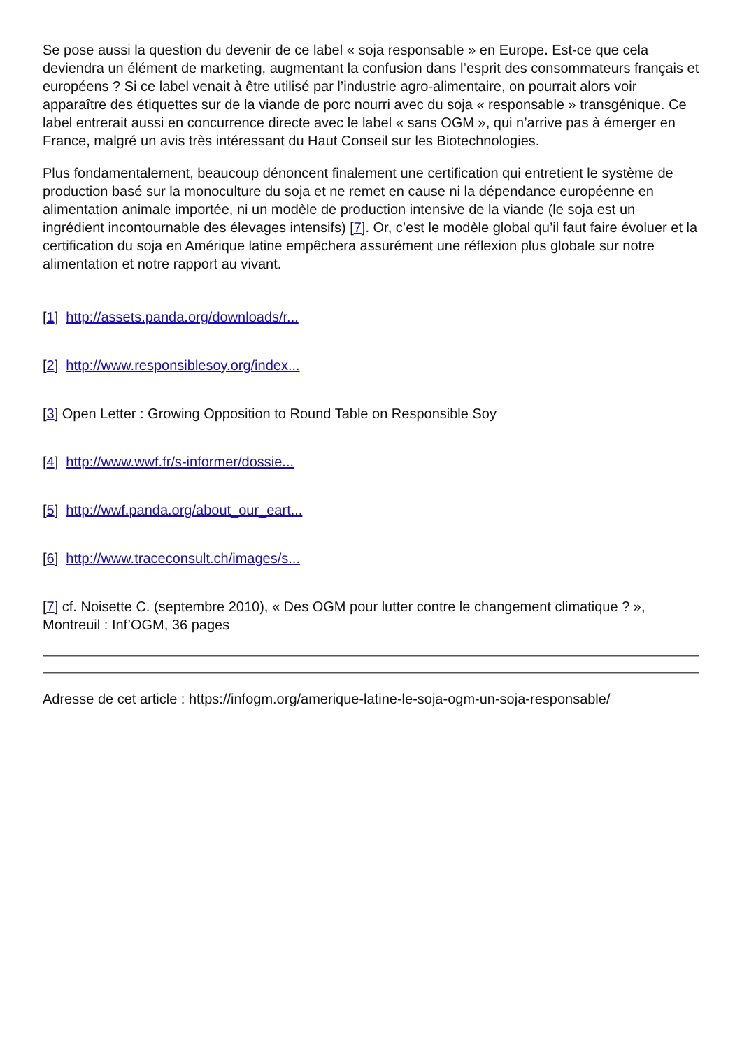Se pose aussi la question du devenir de ce label « soja responsable » en Europe. Est-ce que cela deviendra un élément de marketing, augmentant la confusion dans l’esprit des consommateurs français et européens ? Si ce label venait à être utilisé par l’industrie agro-alimentaire, on pourrait alors voir apparaître des étiquettes sur de la viande de porc nourri avec du soja « responsable » transgénique. Ce label entrerait aussi en concurrence directe avec le label « sans OGM », qui n’arrive pas à émerger en France, malgré un avis très intéressant du Haut Conseil sur les Biotechnologies.
Plus fondamentalement, beaucoup dénoncent finalement une certification qui entretient le système de production basé sur la monoculture du soja et ne remet en cause ni la dépendance européenne en alimentation animale importée, ni un modèle de production intensive de la viande (le soja est un ingrédient incontournable des élevages intensifs) [7]. Or, c’est le modèle global qu’il faut faire évoluer et la certification du soja en Amérique latine empêchera assurément une réflexion plus globale sur notre alimentation et notre rapport au vivant.
[1] http://assets.panda.org/downloads/r...
[2] http://www.responsiblesoy.org/index...
[3] Open Letter : Growing Opposition to Round Table on Responsible Soy
[4] http://www.wwf.fr/s-informer/dossie...
[5] http://wwf.panda.org/about_our_eart...
[6] http://www.traceconsult.ch/images/s...
[7] cf. Noisette C. (septembre 2010), « Des OGM pour lutter contre le changement climatique ? », Montreuil : Inf’OGM, 36 pages
Adresse de cet article : https://infogm.org/amerique-latine-le-soja-ogm-un-soja-responsable/